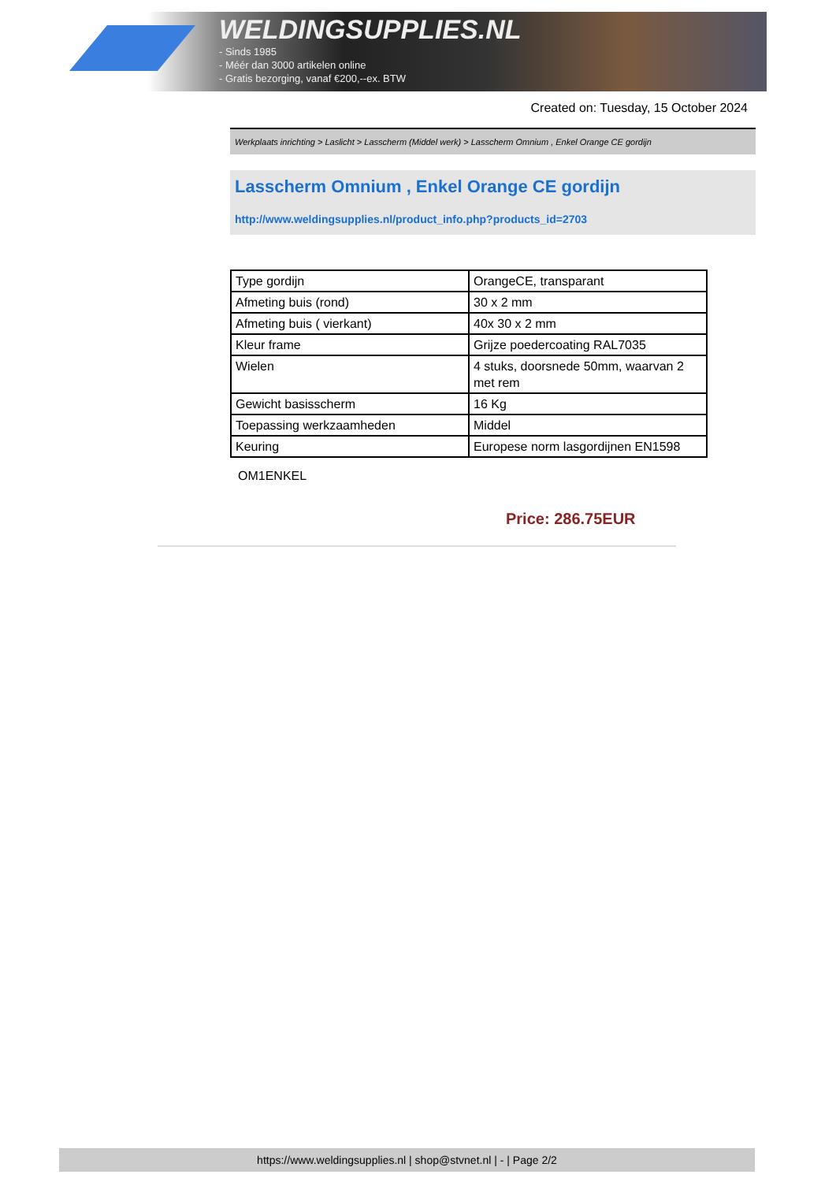WELDINGSUPPLIES.NL
- Sinds 1985
- Méér dan 3000 artikelen online
- Gratis bezorging, vanaf €200,--ex. BTW
Created on: Tuesday, 15 October 2024
Werkplaats inrichting > Laslicht > Lasscherm (Middel werk) > Lasscherm Omnium , Enkel Orange CE gordijn
Lasscherm Omnium , Enkel Orange CE gordijn
http://www.weldingsupplies.nl/product_info.php?products_id=2703
| Type gordijn | OrangeCE, transparant |
| Afmeting buis (rond) | 30 x 2 mm |
| Afmeting buis ( vierkant) | 40x 30 x 2 mm |
| Kleur frame | Grijze poedercoating RAL7035 |
| Wielen | 4 stuks, doorsnede 50mm, waarvan 2 met rem |
| Gewicht basisscherm | 16 Kg |
| Toepassing werkzaamheden | Middel |
| Keuring | Europese norm lasgordijnen EN1598 |
OM1ENKEL
Price: 286.75EUR
https://www.weldingsupplies.nl | shop@stvnet.nl | - | Page 2/2